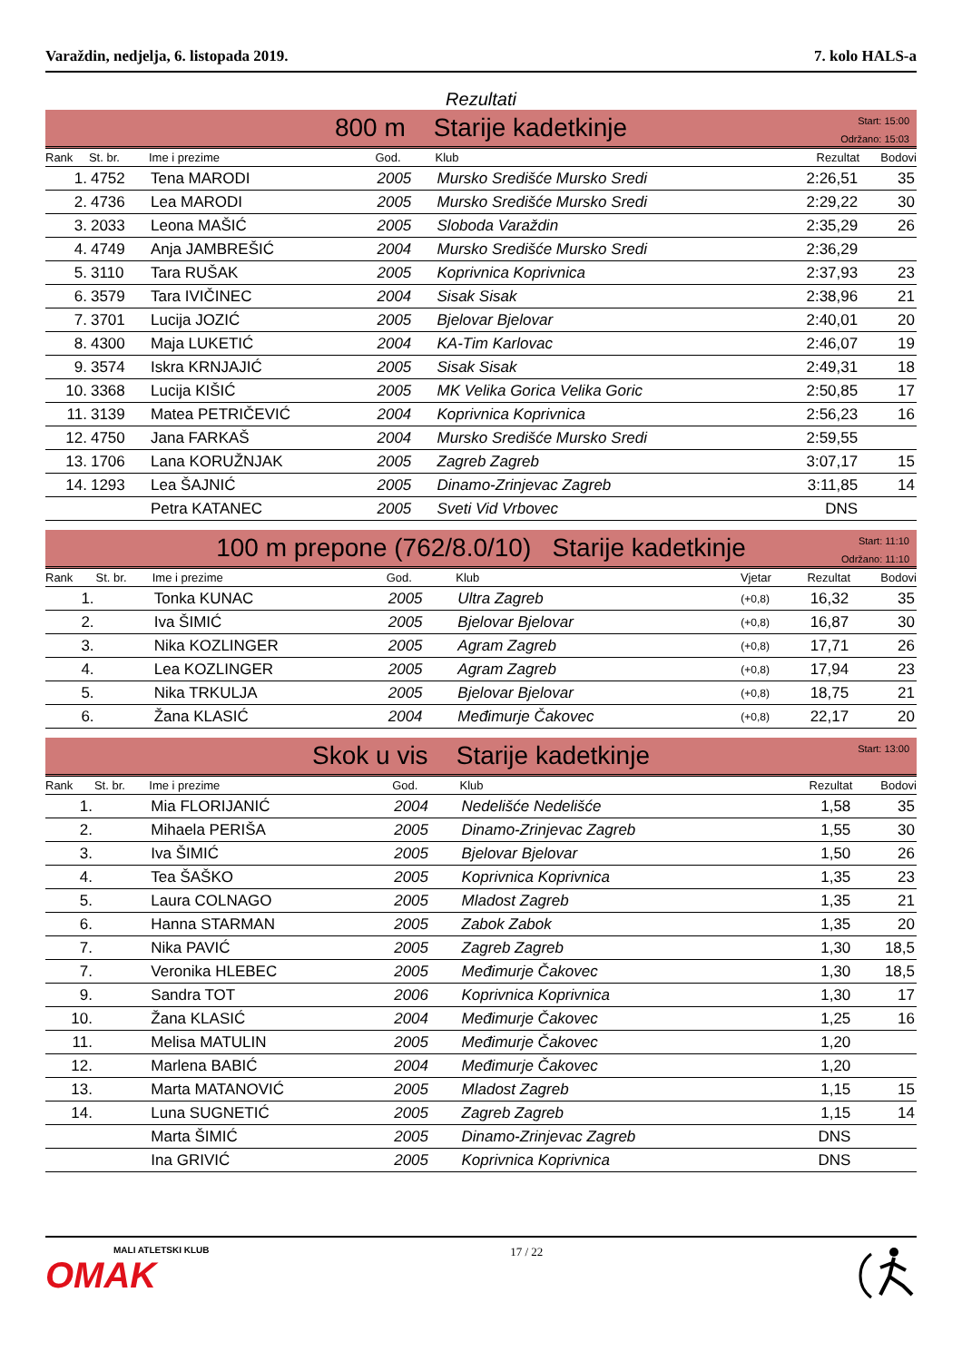Varaždin, nedjelja, 6. listopada 2019. 7. kolo HALS-a
Rezultati
800 m Starije kadetkinje
Start: 15:00
Održano: 15:03
| Rank | St. br. | Ime i prezime | God. | Klub | Rezultat | Bodovi |
| --- | --- | --- | --- | --- | --- | --- |
| 1. | 4752 | Tena MARODI | 2005 | Mursko Središće Mursko Sredi | 2:26,51 | 35 |
| 2. | 4736 | Lea MARODI | 2005 | Mursko Središće Mursko Sredi | 2:29,22 | 30 |
| 3. | 2033 | Leona MAŠIĆ | 2005 | Sloboda Varaždin | 2:35,29 | 26 |
| 4. | 4749 | Anja JAMBREŠIĆ | 2004 | Mursko Središće Mursko Sredi | 2:36,29 | |
| 5. | 3110 | Tara RUŠAK | 2005 | Koprivnica Koprivnica | 2:37,93 | 23 |
| 6. | 3579 | Tara IVIČINEC | 2004 | Sisak Sisak | 2:38,96 | 21 |
| 7. | 3701 | Lucija JOZIĆ | 2005 | Bjelovar Bjelovar | 2:40,01 | 20 |
| 8. | 4300 | Maja LUKETIĆ | 2004 | KA-Tim Karlovac | 2:46,07 | 19 |
| 9. | 3574 | Iskra KRNJAJIĆ | 2005 | Sisak Sisak | 2:49,31 | 18 |
| 10. | 3368 | Lucija KIŠIĆ | 2005 | MK Velika Gorica Velika Goric | 2:50,85 | 17 |
| 11. | 3139 | Matea PETRIČEVIĆ | 2004 | Koprivnica Koprivnica | 2:56,23 | 16 |
| 12. | 4750 | Jana FARKAŠ | 2004 | Mursko Središće Mursko Sredi | 2:59,55 | |
| 13. | 1706 | Lana KORUŽNJAK | 2005 | Zagreb Zagreb | 3:07,17 | 15 |
| 14. | 1293 | Lea ŠAJNIĆ | 2005 | Dinamo-Zrinjevac Zagreb | 3:11,85 | 14 |
| | | Petra KATANEC | 2005 | Sveti Vid Vrbovec | DNS | |
100 m prepone (762/8.0/10) Starije kadetkinje
Start: 11:10
Održano: 11:10
| Rank | St. br. | Ime i prezime | God. | Klub | Vjetar | Rezultat | Bodovi |
| --- | --- | --- | --- | --- | --- | --- | --- |
| 1. | | Tonka KUNAC | 2005 | Ultra Zagreb | (+0,8) | 16,32 | 35 |
| 2. | | Iva ŠIMIĆ | 2005 | Bjelovar Bjelovar | (+0,8) | 16,87 | 30 |
| 3. | | Nika KOZLINGER | 2005 | Agram Zagreb | (+0,8) | 17,71 | 26 |
| 4. | | Lea KOZLINGER | 2005 | Agram Zagreb | (+0,8) | 17,94 | 23 |
| 5. | | Nika TRKULJA | 2005 | Bjelovar Bjelovar | (+0,8) | 18,75 | 21 |
| 6. | | Žana KLASIĆ | 2004 | Međimurje Čakovec | (+0,8) | 22,17 | 20 |
Skok u vis Starije kadetkinje
Start: 13:00
| Rank | St. br. | Ime i prezime | God. | Klub | Rezultat | Bodovi |
| --- | --- | --- | --- | --- | --- | --- |
| 1. | | Mia FLORIJANIĆ | 2004 | Nedelišće Nedelišće | 1,58 | 35 |
| 2. | | Mihaela PERIŠA | 2005 | Dinamo-Zrinjevac Zagreb | 1,55 | 30 |
| 3. | | Iva ŠIMIĆ | 2005 | Bjelovar Bjelovar | 1,50 | 26 |
| 4. | | Tea ŠAŠKO | 2005 | Koprivnica Koprivnica | 1,35 | 23 |
| 5. | | Laura COLNAGO | 2005 | Mladost Zagreb | 1,35 | 21 |
| 6. | | Hanna STARMAN | 2005 | Zabok Zabok | 1,35 | 20 |
| 7. | | Nika PAVIĆ | 2005 | Zagreb Zagreb | 1,30 | 18,5 |
| 7. | | Veronika HLEBEC | 2005 | Međimurje Čakovec | 1,30 | 18,5 |
| 9. | | Sandra TOT | 2006 | Koprivnica Koprivnica | 1,30 | 17 |
| 10. | | Žana KLASIĆ | 2004 | Međimurje Čakovec | 1,25 | 16 |
| 11. | | Melisa MATULIN | 2005 | Međimurje Čakovec | 1,20 | |
| 12. | | Marlena BABIĆ | 2004 | Međimurje Čakovec | 1,20 | |
| 13. | | Marta MATANOVIĆ | 2005 | Mladost Zagreb | 1,15 | 15 |
| 14. | | Luna SUGNETIĆ | 2005 | Zagreb Zagreb | 1,15 | 14 |
| | | Marta ŠIMIĆ | 2005 | Dinamo-Zrinjevac Zagreb | DNS | |
| | | Ina GRIVIĆ | 2005 | Koprivnica Koprivnica | DNS | |
MALI ATLETSKI KLUB
OMAK
17 / 22